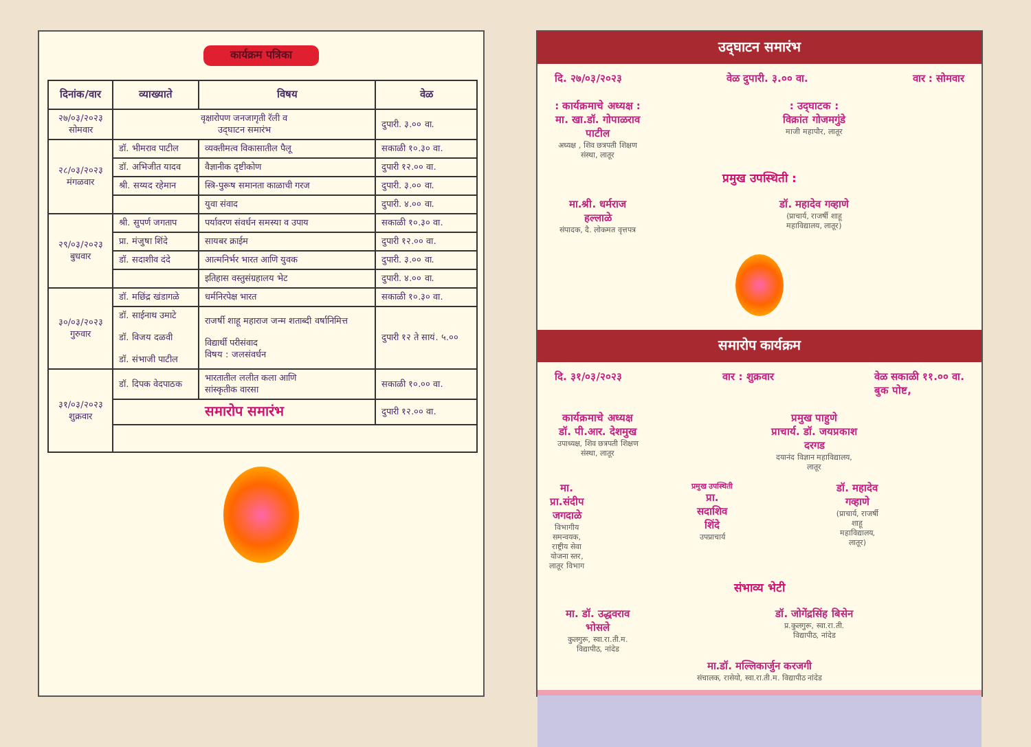कार्यक्रम पत्रिका
| दिनांक/वार | व्याख्याते | विषय | वेळ |
| --- | --- | --- | --- |
| २७/०३/२०२३ सोमवार | वृक्षारोपण जनजागृती रॅली व उद्‌घाटन समारंभ | | दुपारी. ३.०० वा. |
| २८/०३/२०२३ मंगळवार | डॉ. भीमराव पाटील | व्यक्तीमत्व विकासातील पैलू | सकाळी १०.३० वा. |
| | डॉ. अभिजीत यादव | वैज्ञानीक दृष्टीकोण | दुपारी १२.०० वा. |
| | श्री. सय्यद रहेमान | स्त्रि-पुरूष समानता काळाची गरज | दुपारी. ३.०० वा. |
| | | युवा संवाद | दुपारी. ४.०० वा. |
| २९/०३/२०२३ बुधवार | श्री. सुपर्ण जगताप | पर्यावरण संवर्धन समस्या व उपाय | सकाळी १०.३० वा. |
| | प्रा. मंजुषा शिंदे | सायबर क्राईम | दुपारी १२.०० वा. |
| | डॉ. सदाशीव दंदे | आत्मनिर्भर भारत आणि युवक | दुपारी. ३.०० वा. |
| | | इतिहास वस्तुसंग्रहालय भेट | दुपारी. ४.०० वा. |
| ३०/०३/२०२३ गुरुवार | डॉ. मछिंद्र खंडागळे | धर्मनिरपेक्ष भारत | सकाळी १०.३० वा. |
| | डॉ. साईनाथ उमाटे डॉ. विजय दळवी डॉ. संभाजी पाटील | राजर्षी शाहू महाराज जन्म शताब्दी वर्षानिमित्त विद्यार्थी परीसंवाद विषय : जलसंवर्धन | दुपारी १२ ते सायं. ५.०० |
| ३१/०३/२०२३ शुक्रवार | डॉ. दिपक वेदपाठक | भारतातील ललीत कला आणि सांस्कृतीक वारसा | सकाळी १०.०० वा. |
| | समारोप समारंभ | | दुपारी १२.०० वा. |
उद्‌घाटन समारंभ
दि. २७/०३/२०२३ वेळ दुपारी. ३.०० वा. वार : सोमवार
: कार्यक्रमाचे अध्यक्ष :
मा. खा.डॉ. गोपाळराव पाटील
अध्यक्ष , शिव छत्रपती शिक्षण संस्था, लातूर
: उद्‌घाटक :
विक्रांत गोजमगुंडे
माजी महापौर, लातूर
प्रमुख उपस्थिती :
मा.श्री. धर्मराज हल्लाळे
संपादक, दै. लोकमत वृत्तपत्र
डॉ. महादेव गव्हाणे
(प्राचार्य, राजर्षी शाहू महाविद्यालय, लातूर)
समारोप कार्यक्रम
दि. ३१/०३/२०२३ वार : शुक्रवार वेळ सकाळी ११.०० वा.
बुक पोष्ट,
कार्यक्रमाचे अध्यक्ष
डॉ. पी.आर. देशमुख
उपाध्यक्ष, शिव छत्रपती शिक्षण संस्था, लातूर
प्रमुख पाहुणे
प्राचार्य. डॉ. जयप्रकाश दरगड
दयानंद विज्ञान महाविद्यालय, लातूर
मा. प्रा.संदीप जगदाळे
विभागीय समन्वयक, राष्ट्रीय सेवा योजना स्तर, लातूर विभाग
प्रमुख उपस्थिती
प्रा. सदाशिव शिंदे
उपप्राचार्य
डॉ. महादेव गव्हाणे
(प्राचार्य, राजर्षी शाहू महाविद्यालय, लातूर)
संभाव्य भेटी
मा. डॉ. उद्धवराव भोसले
कुलगुरू, स्वा.रा.ती.म. विद्यापीठ, नांदेड
डॉ. जोगेंद्रसिंह बिसेन
प्र.कुलगुरू, स्वा.रा.ती. विद्यापीठ, नांदेड
मा.डॉ. मल्लिकार्जुन करजगी
संचालक, रासेयो, स्वा.रा.ती.म. विद्यापीठ नांदेड